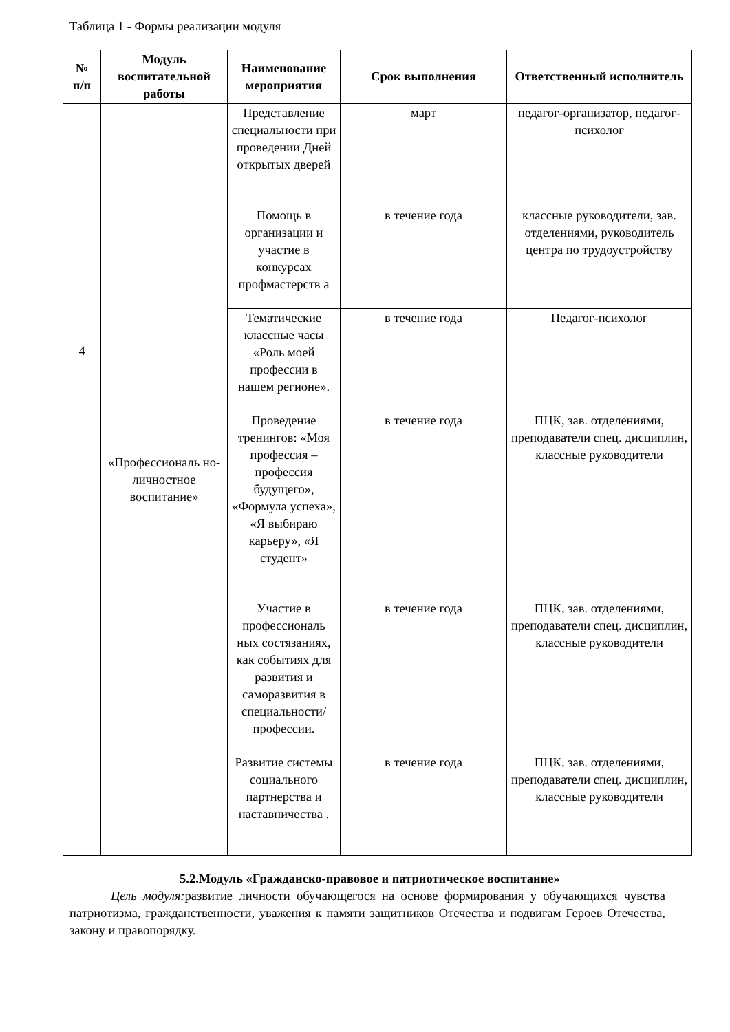Таблица 1 - Формы реализации модуля
| № п/п | Модуль воспитательной работы | Наименование мероприятия | Срок выполнения | Ответственный исполнитель |
| --- | --- | --- | --- | --- |
| 4 | «Профессиональ но-личностное воспитание» | Представление специальности при проведении Дней открытых дверей | март | педагог-организатор, педагог-психолог |
| | | Помощь в организации и участие в конкурсах профмастерств а | в течение года | классные руководители, зав. отделениями, руководитель центра по трудоустройству |
| | | Тематические классные часы «Роль моей профессии в нашем регионе». | в течение года | Педагог-психолог |
| | | Проведение тренингов: «Моя профессия – профессия будущего», «Формула успеха», «Я выбираю карьеру», «Я студент» | в течение года | ПЦК, зав. отделениями, преподаватели спец. дисциплин, классные руководители |
| | | Участие в профессиональ ных состязаниях, как событиях для развития и саморазвития в специальности/ профессии. | в течение года | ПЦК, зав. отделениями, преподаватели спец. дисциплин, классные руководители |
| | | Развитие системы социального партнерства и наставничества . | в течение года | ПЦК, зав. отделениями, преподаватели спец. дисциплин, классные руководители |
5.2.Модуль «Гражданско-правовое и патриотическое воспитание»
Цель модуля: развитие личности обучающегося на основе формирования у обучающихся чувства патриотизма, гражданственности, уважения к памяти защитников Отечества и подвигам Героев Отечества, закону и правопорядку.